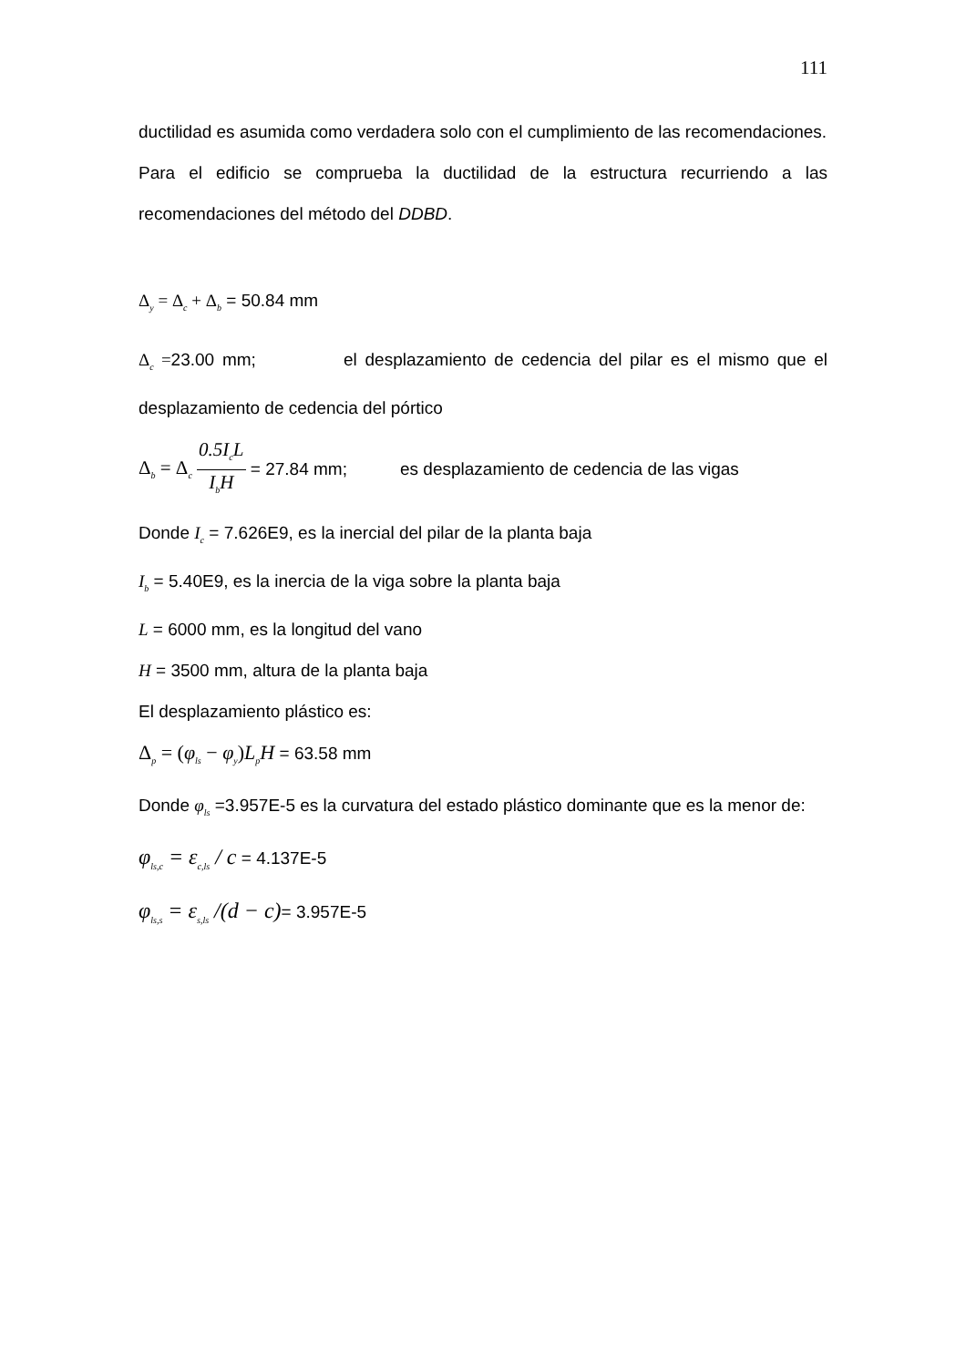111
ductilidad es asumida como verdadera solo con el cumplimiento de las recomendaciones.
Para el edificio se comprueba la ductilidad de la estructura recurriendo a las recomendaciones del método del DDBD.
Δ<sub>y</sub> = Δ<sub>c</sub> + Δ<sub>b</sub> = 50.84 mm
Δ<sub>c</sub> =23.00 mm; el desplazamiento de cedencia del pilar es el mismo que el desplazamiento de cedencia del pórtico
Δ<sub>b</sub> = Δ<sub>c</sub> 0.5I<sub>c</sub>L I<sub>b</sub>H = 27.84 mm; es desplazamiento de cedencia de las vigas
Donde I<sub>c</sub> = 7.626E9, es la inercial del pilar de la planta baja
I<sub>b</sub> = 5.40E9, es la inercia de la viga sobre la planta baja
L = 6000 mm, es la longitud del vano
H = 3500 mm, altura de la planta baja
El desplazamiento plástico es:
Δ<sub>p</sub> = (φ<sub>ls</sub> − φ<sub>y</sub>)L<sub>p</sub>H = 63.58 mm
Donde φ<sub>ls</sub> =3.957E-5 es la curvatura del estado plástico dominante que es la menor de:
φ<sub>ls,c</sub> = ε<sub>c,ls</sub> / c = 4.137E-5
φ<sub>ls,s</sub> = ε<sub>s,ls</sub> /(d − c)= 3.957E-5